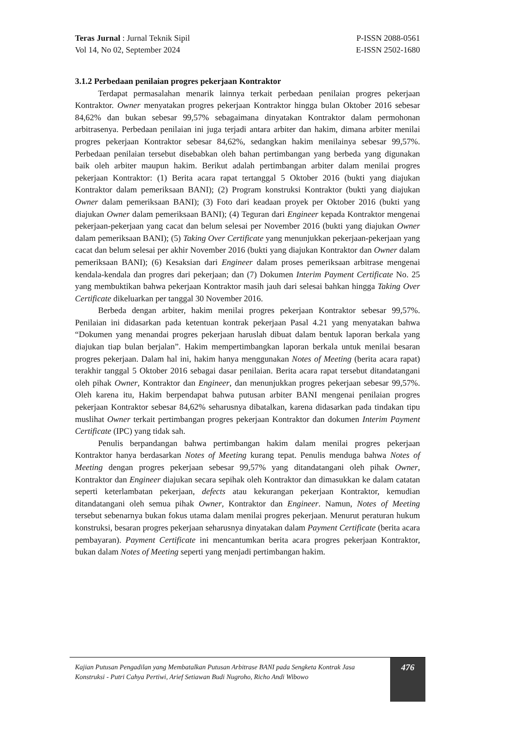Teras Jurnal : Jurnal Teknik Sipil
Vol 14, No 02, September 2024
P-ISSN 2088-0561
E-ISSN 2502-1680
3.1.2 Perbedaan penilaian progres pekerjaan Kontraktor
Terdapat permasalahan menarik lainnya terkait perbedaan penilaian progres pekerjaan Kontraktor. Owner menyatakan progres pekerjaan Kontraktor hingga bulan Oktober 2016 sebesar 84,62% dan bukan sebesar 99,57% sebagaimana dinyatakan Kontraktor dalam permohonan arbitrasenya. Perbedaan penilaian ini juga terjadi antara arbiter dan hakim, dimana arbiter menilai progres pekerjaan Kontraktor sebesar 84,62%, sedangkan hakim menilainya sebesar 99,57%. Perbedaan penilaian tersebut disebabkan oleh bahan pertimbangan yang berbeda yang digunakan baik oleh arbiter maupun hakim. Berikut adalah pertimbangan arbiter dalam menilai progres pekerjaan Kontraktor: (1) Berita acara rapat tertanggal 5 Oktober 2016 (bukti yang diajukan Kontraktor dalam pemeriksaan BANI); (2) Program konstruksi Kontraktor (bukti yang diajukan Owner dalam pemeriksaan BANI); (3) Foto dari keadaan proyek per Oktober 2016 (bukti yang diajukan Owner dalam pemeriksaan BANI); (4) Teguran dari Engineer kepada Kontraktor mengenai pekerjaan-pekerjaan yang cacat dan belum selesai per November 2016 (bukti yang diajukan Owner dalam pemeriksaan BANI); (5) Taking Over Certificate yang menunjukkan pekerjaan-pekerjaan yang cacat dan belum selesai per akhir November 2016 (bukti yang diajukan Kontraktor dan Owner dalam pemeriksaan BANI); (6) Kesaksian dari Engineer dalam proses pemeriksaan arbitrase mengenai kendala-kendala dan progres dari pekerjaan; dan (7) Dokumen Interim Payment Certificate No. 25 yang membuktikan bahwa pekerjaan Kontraktor masih jauh dari selesai bahkan hingga Taking Over Certificate dikeluarkan per tanggal 30 November 2016.
Berbeda dengan arbiter, hakim menilai progres pekerjaan Kontraktor sebesar 99,57%. Penilaian ini didasarkan pada ketentuan kontrak pekerjaan Pasal 4.21 yang menyatakan bahwa “Dokumen yang menandai progres pekerjaan haruslah dibuat dalam bentuk laporan berkala yang diajukan tiap bulan berjalan”. Hakim mempertimbangkan laporan berkala untuk menilai besaran progres pekerjaan. Dalam hal ini, hakim hanya menggunakan Notes of Meeting (berita acara rapat) terakhir tanggal 5 Oktober 2016 sebagai dasar penilaian. Berita acara rapat tersebut ditandatangani oleh pihak Owner, Kontraktor dan Engineer, dan menunjukkan progres pekerjaan sebesar 99,57%. Oleh karena itu, Hakim berpendapat bahwa putusan arbiter BANI mengenai penilaian progres pekerjaan Kontraktor sebesar 84,62% seharusnya dibatalkan, karena didasarkan pada tindakan tipu muslihat Owner terkait pertimbangan progres pekerjaan Kontraktor dan dokumen Interim Payment Certificate (IPC) yang tidak sah.
Penulis berpandangan bahwa pertimbangan hakim dalam menilai progres pekerjaan Kontraktor hanya berdasarkan Notes of Meeting kurang tepat. Penulis menduga bahwa Notes of Meeting dengan progres pekerjaan sebesar 99,57% yang ditandatangani oleh pihak Owner, Kontraktor dan Engineer diajukan secara sepihak oleh Kontraktor dan dimasukkan ke dalam catatan seperti keterlambatan pekerjaan, defects atau kekurangan pekerjaan Kontraktor, kemudian ditandatangani oleh semua pihak Owner, Kontraktor dan Engineer. Namun, Notes of Meeting tersebut sebenarnya bukan fokus utama dalam menilai progres pekerjaan. Menurut peraturan hukum konstruksi, besaran progres pekerjaan seharusnya dinyatakan dalam Payment Certificate (berita acara pembayaran). Payment Certificate ini mencantumkan berita acara progres pekerjaan Kontraktor, bukan dalam Notes of Meeting seperti yang menjadi pertimbangan hakim.
Kajian Putusan Pengadilan yang Membatalkan Putusan Arbitrase BANI pada Sengketa Kontrak Jasa Konstruksi - Putri Cahya Pertiwi, Arief Setiawan Budi Nugroho, Richo Andi Wibowo
476